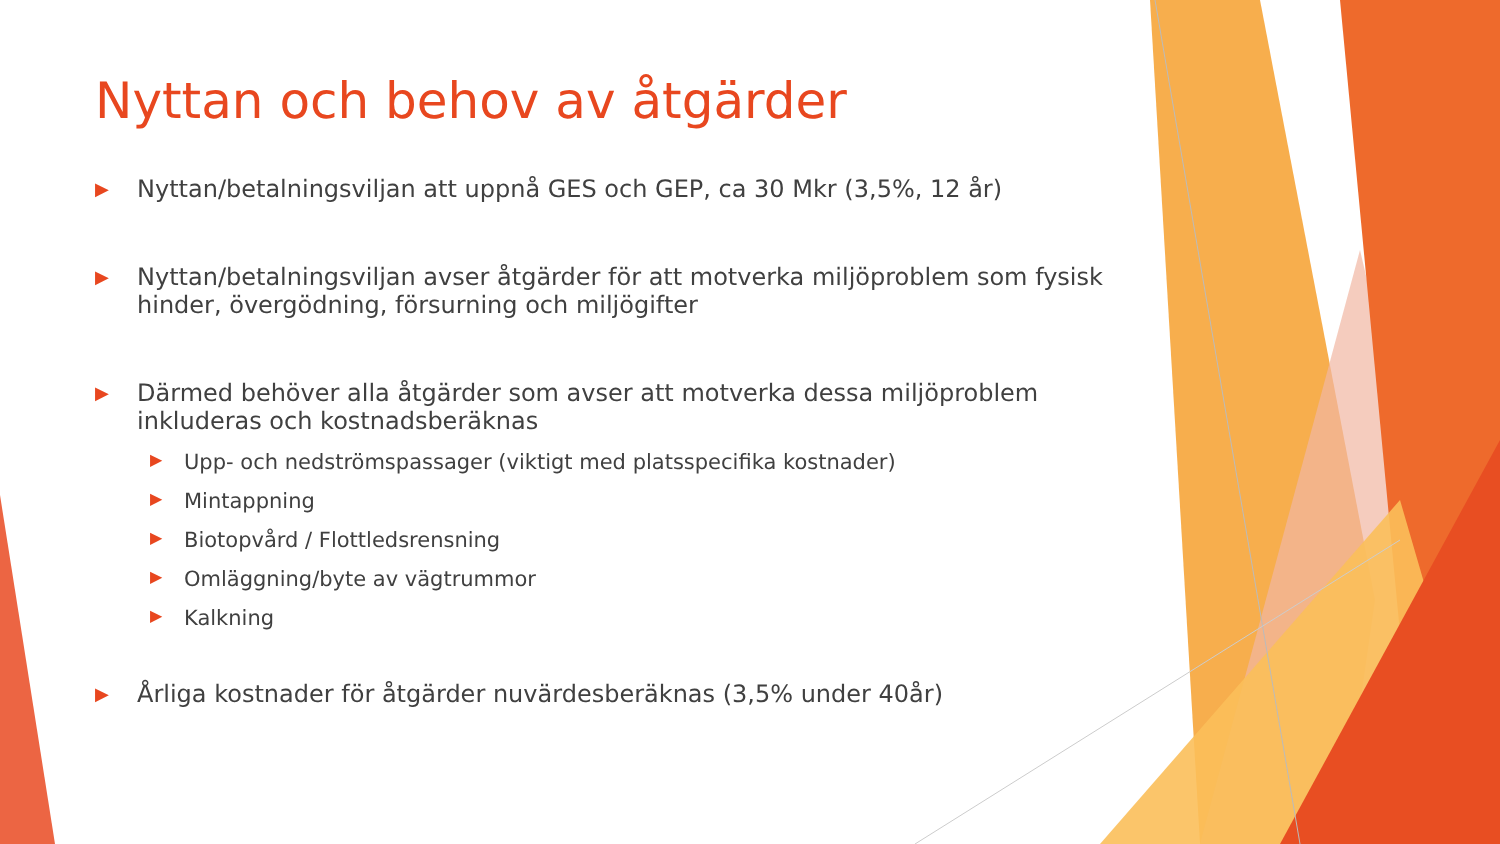Nyttan och behov av åtgärder
▶ Nyttan/betalningsviljan att uppnå GES och GEP, ca 30 Mkr (3,5%, 12 år)
▶ Nyttan/betalningsviljan avser åtgärder för att motverka miljöproblem som fysisk hinder, övergödning, försurning och miljögifter
▶ Därmed behöver alla åtgärder som avser att motverka dessa miljöproblem inkluderas och kostnadsberäknas
▶ Upp- och nedströmspassager (viktigt med platsspecifika kostnader)
▶ Mintappning
▶ Biotopvård / Flottledsrensning
▶ Omläggning/byte av vägtrummor
▶ Kalkning
▶ Årliga kostnader för åtgärder nuvärdesberäknas (3,5% under 40år)